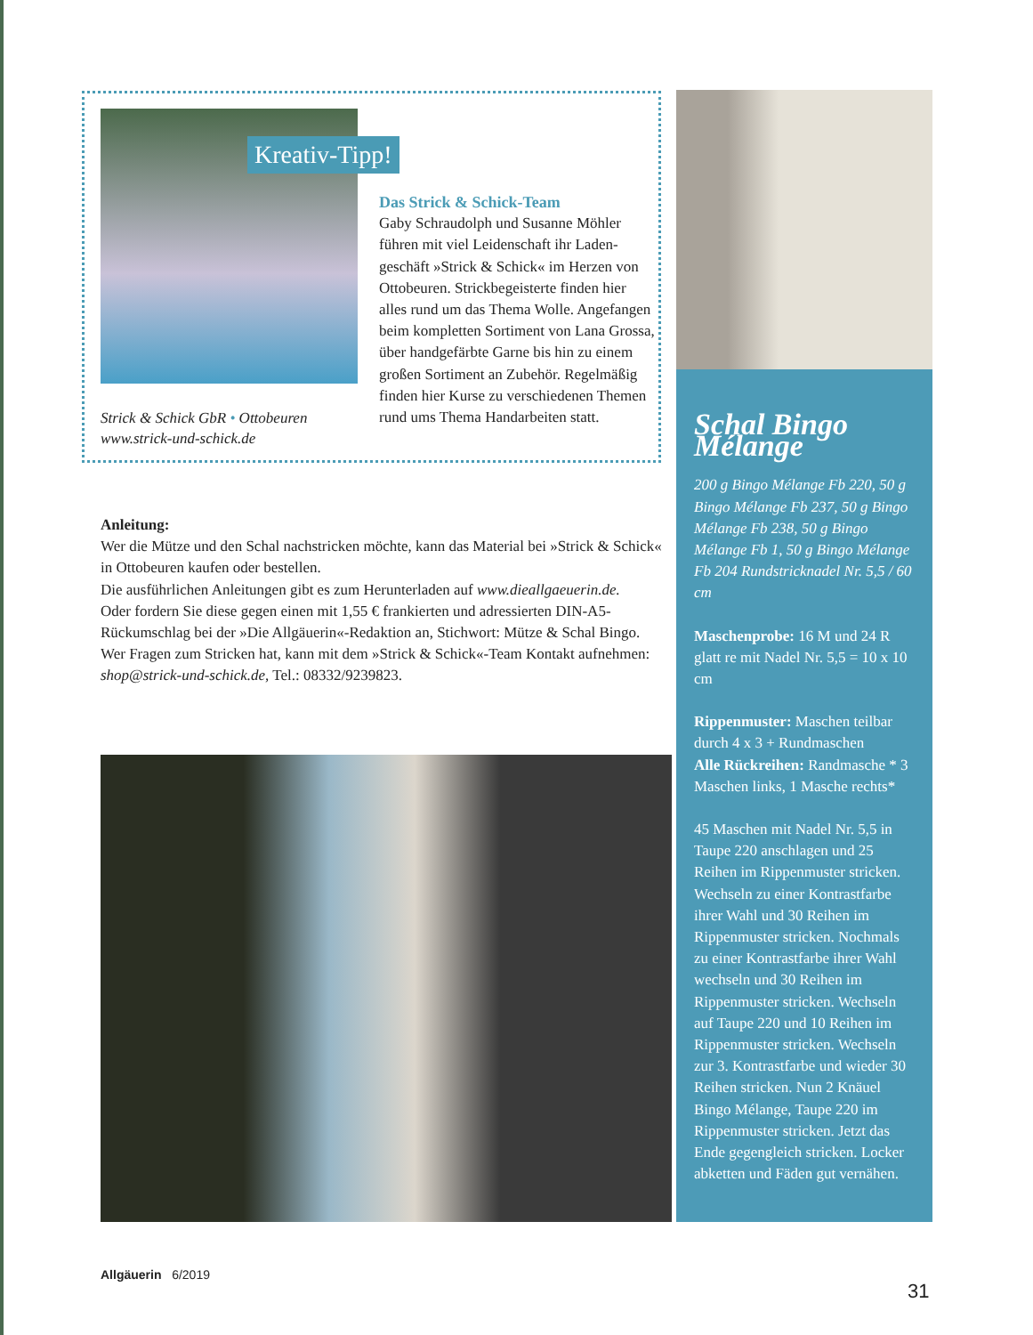Kreativ-Tipp!
Das Strick & Schick-Team
Gaby Schraudolph und Susanne Möhler führen mit viel Leidenschaft ihr Laden­geschäft »Strick & Schick« im Herzen von Ottobeuren. Strickbegeisterte finden hier alles rund um das Thema Wolle. Angefangen beim kompletten Sortiment von Lana Grossa, über handgefärbte Garne bis hin zu einem großen Sortiment an Zubehör. Regelmäßig finden hier Kurse zu verschiedenen Themen rund ums Thema Handarbeiten statt.
Strick & Schick GbR • Ottobeuren
www.strick-und-schick.de
Anleitung:
Wer die Mütze und den Schal nachstricken möchte, kann das Material bei »Strick & Schick« in Ottobeuren kaufen oder bestellen.
Die ausführlichen Anleitungen gibt es zum Herunterladen auf www.dieallgaeuerin.de.
Oder fordern Sie diese gegen einen mit 1,55 € frankierten und adressierten DIN-A5-Rückumschlag bei der »Die Allgäuerin«-Redaktion an, Stichwort: Mütze & Schal Bingo.
Wer Fragen zum Stricken hat, kann mit dem »Strick & Schick«-Team Kontakt aufnehmen: shop@strick-und-schick.de, Tel.: 08332/9239823.
Schal Bingo Mélange
200 g Bingo Mélange Fb 220, 50 g Bingo Mélange Fb 237, 50 g Bingo Mélange Fb 238, 50 g Bingo Mélange Fb 1, 50 g Bingo Mélange Fb 204 Rundstricknadel Nr. 5,5 / 60 cm
Maschenprobe: 16 M und 24 R glatt re mit Nadel Nr. 5,5 = 10 x 10 cm
Rippenmuster: Maschen teilbar durch 4 x 3 + Rundmaschen
Alle Rückreihen: Randmasche * 3 Maschen links, 1 Masche rechts*
45 Maschen mit Nadel Nr. 5,5 in Taupe 220 anschlagen und 25 Reihen im Rippenmuster stricken. Wechseln zu einer Kontrastfarbe ihrer Wahl und 30 Reihen im Rippenmuster stricken. Nochmals zu einer Kontrastfarbe ihrer Wahl wechseln und 30 Reihen im Rippenmuster stricken. Wechseln auf Taupe 220 und 10 Reihen im Rippenmuster stricken. Wechseln zur 3. Kontrastfarbe und wieder 30 Reihen stricken. Nun 2 Knäuel Bingo Mélange, Taupe 220 im Rippenmuster stricken. Jetzt das Ende gegengleich stricken. Locker abketten und Fäden gut vernähen.
Allgäuerin 6/2019
31